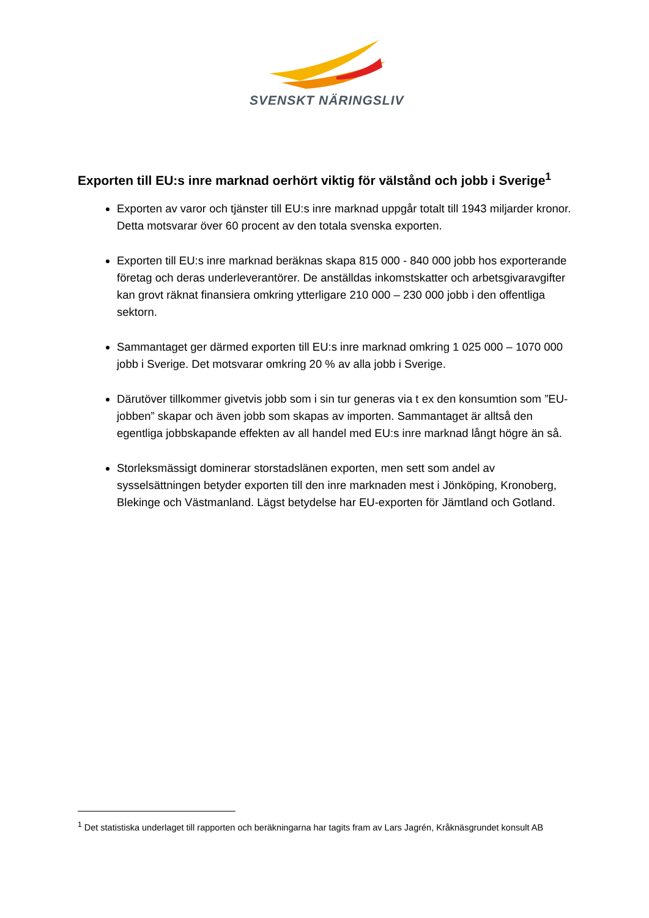SVENSKT NÄRINGSLIV
Exporten till EU:s inre marknad oerhört viktig för välstånd och jobb i Sverige<sup>1</sup>
Exporten av varor och tjänster till EU:s inre marknad uppgår totalt till 1943 miljarder kronor. Detta motsvarar över 60 procent av den totala svenska exporten.
Exporten till EU:s inre marknad beräknas skapa 815 000 - 840 000 jobb hos exporterande företag och deras underleverantörer. De anställdas inkomstskatter och arbetsgivaravgifter kan grovt räknat finansiera omkring ytterligare 210 000 – 230 000 jobb i den offentliga sektorn.
Sammantaget ger därmed exporten till EU:s inre marknad omkring 1 025 000 – 1070 000 jobb i Sverige. Det motsvarar omkring 20 % av alla jobb i Sverige.
Därutöver tillkommer givetvis jobb som i sin tur generas via t ex den konsumtion som ”EU-jobben” skapar och även jobb som skapas av importen. Sammantaget är alltså den egentliga jobbskapande effekten av all handel med EU:s inre marknad långt högre än så.
Storleksmässigt dominerar storstadslänen exporten, men sett som andel av sysselsättningen betyder exporten till den inre marknaden mest i Jönköping, Kronoberg, Blekinge och Västmanland. Lägst betydelse har EU-exporten för Jämtland och Gotland.
<sup>1</sup> Det statistiska underlaget till rapporten och beräkningarna har tagits fram av Lars Jagrén, Kråknäsgrundet konsult AB